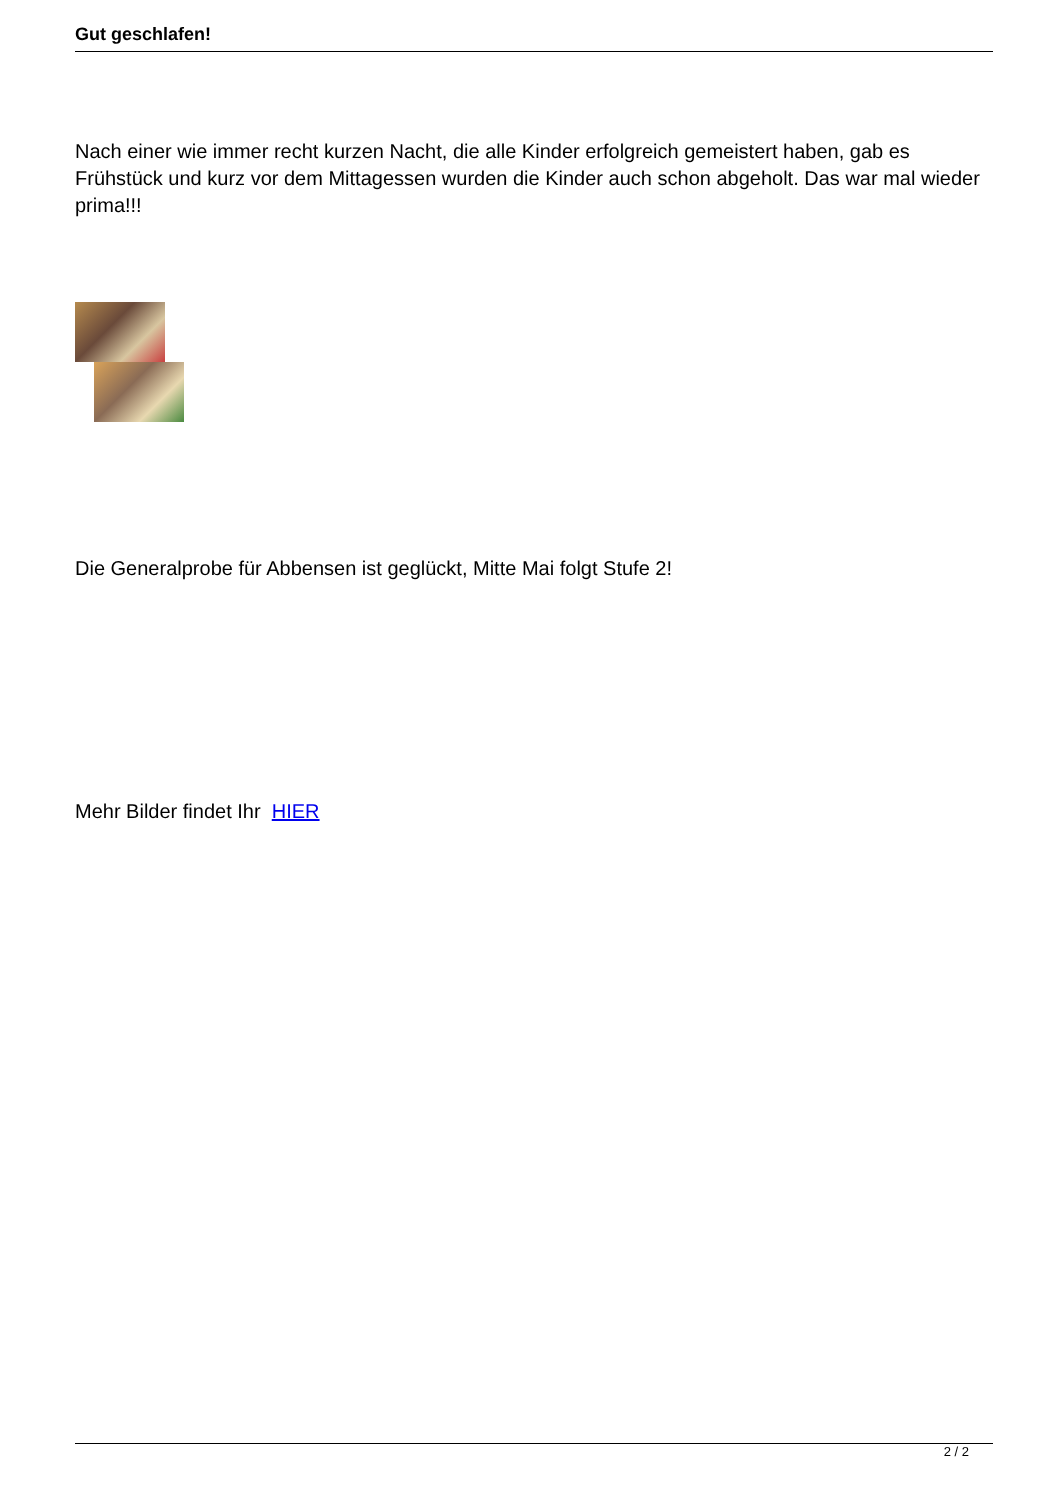Gut geschlafen!
Nach einer wie immer recht kurzen Nacht, die alle Kinder erfolgreich gemeistert haben, gab es Frühstück und kurz vor dem Mittagessen wurden die Kinder auch schon abgeholt. Das war mal wieder prima!!!
Die Generalprobe für Abbensen ist geglückt, Mitte Mai folgt Stufe 2!
Mehr Bilder findet Ihr HIER
2 / 2